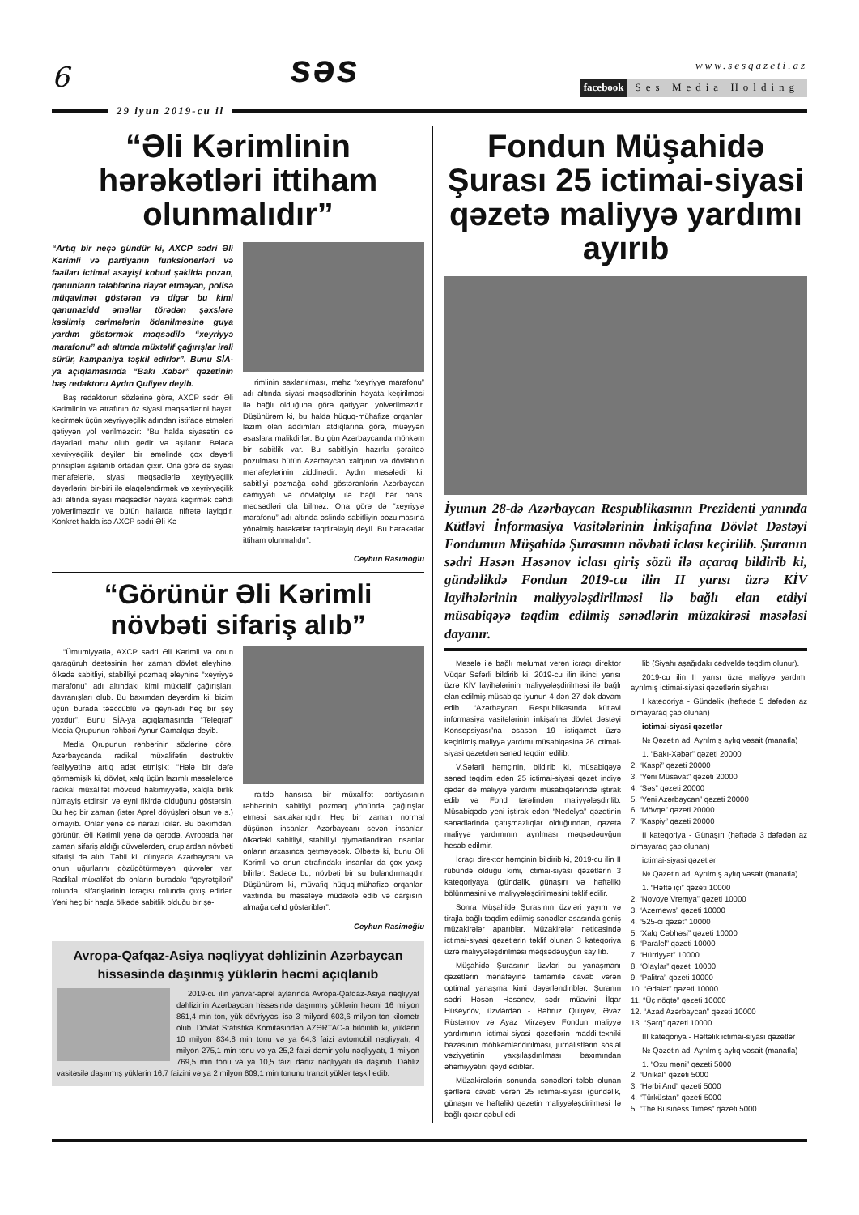6
səs
www.sesqazeti.az
facebook Ses Media Holding
29 iyun 2019-cu il
“Əli Kərimlinin hərəkətləri ittiham olunmalıdır”
“Artıq bir neçə gündür ki, AXCP sədri Əli Kərimli və partiyanın funksionerləri və fəalları ictimai asayişi kobud şəkildə pozan, qanunların tələblərinə riayət etməyən, polisə müqavimət göstərən və digər bu kimi qanunazidd əməllər törədən şəxslərə kəsilmiş cərimələrin ödənilməsinə guya yardım göstərmək məqsədilə “xeyriyyə marafonu” adı altında müxtəlif çağırışlar irəli sürür, kampaniya təşkil edirlər”. Bunu SİA-ya açıqlamasında “Bakı Xəbər” qəzetinin baş redaktoru Aydın Quliyev deyib.
Baş redaktorun sözlərinə görə, AXCP sədri Əli Kərimlinin və ətrafının öz siyasi məqsədlərini həyatı keçirmək üçün xeyriyyəçilik adından istifadə etmələri qətiyyən yol verilməzdir: “Bu halda siyasətin də dəyərləri məhv olub gedir və aşılanır. Beləcə xeyriyyəçilik deyilən bir əməlində çox dəyərli prinsipləri aşılanıb ortadan çıxır. Ona görə də siyasi mənafelərlə, siyasi məqsədlərlə xeyriyyəçilik dəyərlərini bir-biri ilə əlaqələndirmək və xeyriyyəçilik adı altında siyasi məqsədlər həyata keçirmək cəhdi yolverilməzdir və bütün hallarda nifrətə layiqdir. Konkret halda isə AXCP sədri Əli Kə-
rimlinin saxlanılması, məhz “xeyriyyə marafonu” adı altında siyasi məqsədlərinin həyata keçirilməsi ilə bağlı olduğuna görə qətiyyən yolverilməzdir. Düşünürəm ki, bu halda hüquq-mühafizə orqanları lazım olan addımları atdıqlarına görə, müəyyən əsaslara malikdirlər. Bu gün Azərbaycanda möhkəm bir sabitlik var. Bu sabitliyin hazırkı şəraitdə pozulması bütün Azərbaycan xalqının və dövlətinin mənafeylərinin ziddinədir. Aydın məsələdir ki, sabitliyi pozmağa cəhd göstərənlərin Azərbaycan cəmiyyəti və dövlətçiliyi ilə bağlı hər hansı məqsədləri ola bilməz. Ona görə də “xeyriyyə marafonu” adı altında əslində sabitliyin pozulmasına yönəlmiş hərəkətlər təqdirəlayiq deyil. Bu hərəkətlər ittiham olunmalıdır”.
Ceyhun Rasimoğlu
“Görünür Əli Kərimli növbəti sifariş alıb”
“Ümumiyyətlə, AXCP sədri Əli Kərimli və onun qaragüruh dəstəsinin hər zaman dövlət əleyhinə, ölkədə sabitliyi, stabilliyi pozmaq əleyhinə “xeyriyyə marafonu” adı altındakı kimi müxtəlif çağırışları, davranışları olub. Bu baxımdan deyərdim ki, bizim üçün burada təəccüblü və qeyri-adi heç bir şey yoxdur”. Bunu SİA-ya açıqlamasında “Teleqraf” Media Qrupunun rəhbəri Aynur Camalqızı deyib.
Media Qrupunun rəhbərinin sözlərinə görə, Azərbaycanda radikal müxalifətin destruktiv fəaliyyətinə artıq adət etmişik: “Hələ bir dəfə görməmişik ki, dövlət, xalq üçün lazımlı məsələlərdə radikal müxalifət mövcud hakimiyyətlə, xalqla birlik nümayiş etdirsin və eyni fikirdə olduğunu göstərsin. Bu heç bir zaman (istər Aprel döyüşləri olsun və s.) olmayıb. Onlar yenə də narazı idilər. Bu baxımdan, görünür, Əli Kərimli yenə də qərbdə, Avropada hər zaman sifariş aldığı qüvvələrdən, qruplardan növbəti sifarişi də alıb. Təbii ki, dünyada Azərbaycanı və onun uğurlarını gözügötürməyən qüvvələr var. Radikal müxalifət də onların buradakı “qeyrətçiləri” rolunda, sifarişlərinin icraçısı rolunda çıxış edirlər. Yəni heç bir haqla ölkədə sabitlik olduğu bir şə-
raitdə hansısa bir müxalifət partiyasının rəhbərinin sabitliyi pozmaq yönündə çağırışlar etməsi saxtakarlıqdır. Heç bir zaman normal düşünən insanlar, Azərbaycanı sevən insanlar, ölkədəki sabitliyi, stabilliyi qiymətləndirən insanlar onların arxasınca getməyəcək. Əlbəttə ki, bunu Əli Kərimli və onun ətrafındakı insanlar da çox yaxşı bilirlər. Sadəcə bu, növbəti bir su bulandırmaqdır. Düşünürəm ki, müvafiq hüquq-mühafizə orqanları vaxtında bu məsələyə müdaxilə edib və qarşısını almağa cəhd göstəriblər”.
Ceyhun Rasimoğlu
Avropa-Qafqaz-Asiya nəqliyyat dəhlizinin Azərbaycan hissəsində daşınmış yüklərin həcmi açıqlanıb
2019-cu ilin yanvar-aprel aylarında Avropa-Qafqaz-Asiya nəqliyyat dəhlizinin Azərbaycan hissəsində daşınmış yüklərin həcmi 16 milyon 861,4 min ton, yük dövriyyəsi isə 3 milyard 603,6 milyon ton-kilometr olub. Dövlət Statistika Komitəsindən AZƏRTAC-a bildirilib ki, yüklərin 10 milyon 834,8 min tonu və ya 64,3 faizi avtomobil nəqliyyatı, 4 milyon 275,1 min tonu və ya 25,2 faizi dəmir yolu nəqliyyatı, 1 milyon 769,5 min tonu və ya 10,5 faizi dəniz nəqliyyatı ilə daşınıb. Dəhliz vasitəsilə daşınmış yüklərin 16,7 faizini və ya 2 milyon 809,1 min tonunu tranzit yüklər təşkil edib.
Fondun Müşahidə Şurası 25 ictimai-siyasi qəzetə maliyyə yardımı ayırıb
İyunun 28-də Azərbaycan Respublikasının Prezidenti yanında Kütləvi İnformasiya Vasitələrinin İnkişafına Dövlət Dəstəyi Fondunun Müşahidə Şurasının növbəti iclası keçirilib. Şuranın sədri Həsən Həsənov iclası giriş sözü ilə açaraq bildirib ki, gündəlikdə Fondun 2019-cu ilin II yarısı üzrə KİV layihələrinin maliyyələşdirilməsi ilə bağlı elan etdiyi müsabiqəyə təqdim edilmiş sənədlərin müzakirəsi məsələsi dayanır.
Məsələ ilə bağlı məlumat verən icraçı direktor Vüqar Səfərli bildirib ki, 2019-cu ilin ikinci yarısı üzrə KİV layihələrinin maliyyələşdirilməsi ilə bağlı elan edilmiş müsabiqə iyunun 4-dən 27-dək davam edib. “Azərbaycan Respublikasında kütləvi informasiya vasitələrinin inkişafına dövlət dəstəyi Konsepsiyası”na əsasən 19 istiqamət üzrə keçirilmiş maliyyə yardımı müsabiqəsinə 26 ictimai-siyasi qəzetdən sənəd təqdim edilib.
V.Səfərli həmçinin, bildirib ki, müsabiqəyə sənəd təqdim edən 25 ictimai-siyasi qəzet indiyə qədər də maliyyə yardımı müsabiqələrində iştirak edib və Fond tərəfindən maliyyələşdirilib. Müsabiqədə yeni iştirak edən “Nedelya” qəzetinin sənədlərində çatışmazlıqlar olduğundan, qəzetə maliyyə yardımının ayrılması məqsədəuyğun hesab edilmir.
İcraçı direktor həmçinin bildirib ki, 2019-cu ilin II rübündə olduğu kimi, ictimai-siyasi qəzetlərin 3 kateqoriyaya (gündəlik, günaşırı və həftəlik) bölünməsini və maliyyələşdirilməsini təklif edilir.
Sonra Müşahidə Şurasının üzvləri yayım və tirajla bağlı təqdim edilmiş sənədlər əsasında geniş müzakirələr aparıblar. Müzakirələr nəticəsində ictimai-siyasi qəzetlərin təklif olunan 3 kateqoriya üzrə maliyyələşdirilməsi məqsədəuyğun sayılıb.
Müşahidə Şurasının üzvləri bu yanaşmanı qəzetlərin mənafeyinə tamamilə cavab verən optimal yanaşma kimi dəyərləndiriblər. Şuranın sədri Həsən Həsənov, sədr müavini İlqar Hüseynov, üzvlərdən - Bəhruz Quliyev, Əvəz Rüstəmov və Ayaz Mirzəyev Fondun maliyyə yardımının ictimai-siyasi qəzetlərin maddi-texniki bazasının möhkəmləndirilməsi, jurnalistlərin sosial vəziyyətinin yaxşılaşdırılması baxımından əhəmiyyətini qeyd ediblər.
Müzakirələrin sonunda sənədləri tələb olunan şərtlərə cavab verən 25 ictimai-siyasi (gündəlik, günaşırı və həftəlik) qəzetin maliyyələşdirilməsi ilə bağlı qərar qəbul edi-
lib (Siyahı aşağıdakı cədvəldə təqdim olunur).
2019-cu ilin II yarısı üzrə maliyyə yardımı ayrılmış ictimai-siyasi qəzetlərin siyahısı
I kateqoriya - Gündəlik (həftədə 5 dəfədən az olmayaraq çap olunan)
ictimai-siyasi qəzetlər
№ Qəzetin adı Ayrılmış aylıq vəsait (manatla)
1. “Bakı-Xəbər” qəzeti 20000
2. “Kaspi” qəzeti 20000
3. “Yeni Müsavat” qəzeti 20000
4. “Səs” qəzeti 20000
5. “Yeni Azərbaycan” qəzeti 20000
6. “Mövqe” qəzeti 20000
7. “Kaspiy” qəzeti 20000
II kateqoriya - Günaşırı (həftədə 3 dəfədən az olmayaraq çap olunan)
ictimai-siyasi qəzetlər
№ Qəzetin adı Ayrılmış aylıq vəsait (manatla)
1. “Həftə içi” qəzeti 10000
2. “Novoye Vremya” qəzeti 10000
3. “Azernews” qəzeti 10000
4. “525-ci qəzet” 10000
5. “Xalq Cəbhəsi” qəzeti 10000
6. “Paralel” qəzeti 10000
7. “Hürriyyət” 10000
8. “Olaylar” qəzeti 10000
9. “Palitra” qəzeti 10000
10. “Ədalət” qəzeti 10000
11. “Üç nöqtə” qəzeti 10000
12. “Azad Azərbaycan” qəzeti 10000
13. “Şərq” qəzeti 10000
III kateqoriya - Həftəlik ictimai-siyasi qəzetlər
№ Qəzetin adı Ayrılmış aylıq vəsait (manatla)
1. “Oxu məni” qəzeti 5000
2. “Unikal” qəzeti 5000
3. “Hərbi And” qəzeti 5000
4. “Türküstan” qəzeti 5000
5. “The Business Times” qəzeti 5000